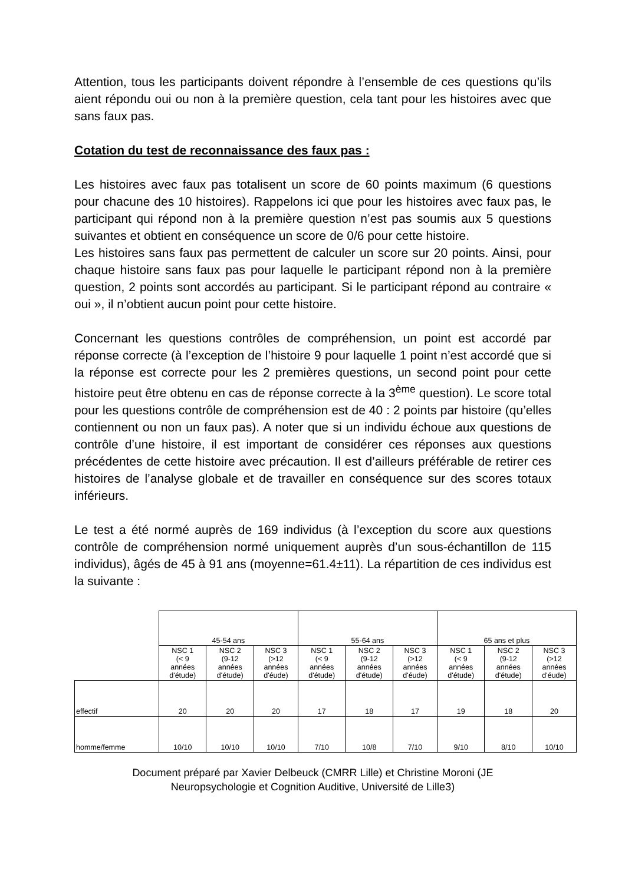Attention, tous les participants doivent répondre à l’ensemble de ces questions qu’ils aient répondu oui ou non à la première question, cela tant pour les histoires avec que sans faux pas.
Cotation du test de reconnaissance des faux pas :
Les histoires avec faux pas totalisent un score de 60 points maximum (6 questions pour chacune des 10 histoires). Rappelons ici que pour les histoires avec faux pas, le participant qui répond non à la première question n’est pas soumis aux 5 questions suivantes et obtient en conséquence un score de 0/6 pour cette histoire.
Les histoires sans faux pas permettent de calculer un score sur 20 points. Ainsi, pour chaque histoire sans faux pas pour laquelle le participant répond non à la première question, 2 points sont accordés au participant. Si le participant répond au contraire « oui », il n’obtient aucun point pour cette histoire.
Concernant les questions contrôles de compréhension, un point est accordé par réponse correcte (à l’exception de l’histoire 9 pour laquelle 1 point n’est accordé que si la réponse est correcte pour les 2 premières questions, un second point pour cette histoire peut être obtenu en cas de réponse correcte à la 3<sup>ème</sup> question). Le score total pour les questions contrôle de compréhension est de 40 : 2 points par histoire (qu’elles contiennent ou non un faux pas). A noter que si un individu échoue aux questions de contrôle d’une histoire, il est important de considérer ces réponses aux questions précédentes de cette histoire avec précaution. Il est d’ailleurs préférable de retirer ces histoires de l’analyse globale et de travailler en conséquence sur des scores totaux inférieurs.
Le test a été normé auprès de 169 individus (à l’exception du score aux questions contrôle de compréhension normé uniquement auprès d’un sous-échantillon de 115 individus), âgés de 45 à 91 ans (moyenne=61.4±11). La répartition de ces individus est la suivante :
| | 45-54 ans | | | 55-64 ans | | | 65 ans et plus | | |
| | NSC 1 (< 9 années d'étude) | NSC 2 (9-12 années d'étude) | NSC 3 (>12 années d'éude) | NSC 1 (< 9 années d'étude) | NSC 2 (9-12 années d'étude) | NSC 3 (>12 années d'éude) | NSC 1 (< 9 années d'étude) | NSC 2 (9-12 années d'étude) | NSC 3 (>12 années d'éude) |
| effectif | 20 | 20 | 20 | 17 | 18 | 17 | 19 | 18 | 20 |
| homme/femme | 10/10 | 10/10 | 10/10 | 7/10 | 10/8 | 7/10 | 9/10 | 8/10 | 10/10 |
Document préparé par Xavier Delbeuck (CMRR Lille) et Christine Moroni (JE
Neuropsychologie et Cognition Auditive, Université de Lille3)